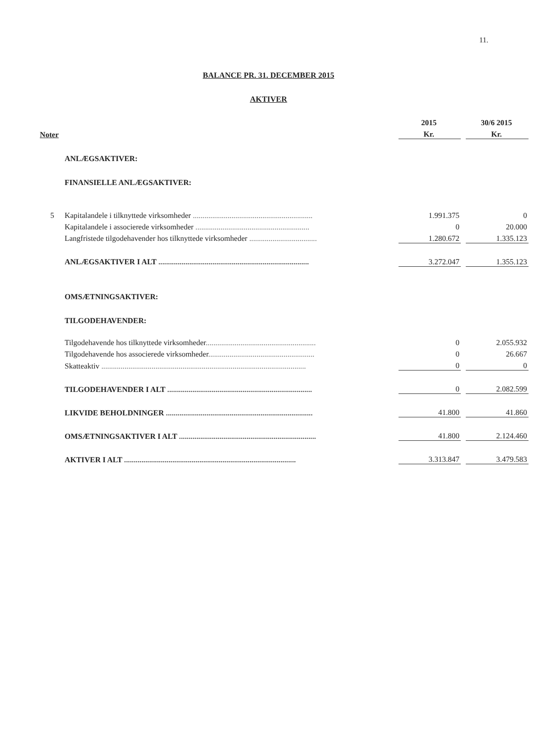11.
BALANCE PR. 31. DECEMBER 2015
AKTIVER
| | | 2015 | | 30/6 2015 |
| --- | --- | --- | --- | --- |
| Noter | | Kr. | | Kr. |
| | ANLÆGSAKTIVER: | | | |
| | FINANSIELLE ANLÆGSAKTIVER: | | | |
| 5 | Kapitalandele i tilknyttede virksomheder .............................................................. | 1.991.375 | | 0 |
| | Kapitalandele i associerede virksomheder ........................................................... | 0 | | 20.000 |
| | Langfristede tilgodehavender hos tilknyttede virksomheder ................................... | 1.280.672 | | 1.335.123 |
| | ANLÆGSAKTIVER I ALT .............................................................................. | 3.272.047 | | 1.355.123 |
| | OMSÆTNINGSAKTIVER: | | | |
| | TILGODEHAVENDER: | | | |
| | Tilgodehavende hos tilknyttede virksomheder ......................................................... | 0 | | 2.055.932 |
| | Tilgodehavende hos associerede virksomheder ....................................................... | 0 | | 26.667 |
| | Skatteaktiv .......................................................................................................... | 0 | | 0 |
| | TILGODEHAVENDER I ALT ........................................................................... | 0 | | 2.082.599 |
| | LIKVIDE BEHOLDNINGER ............................................................................ | 41.800 | | 41.860 |
| | OMSÆTNINGSAKTIVER I ALT ....................................................................... | 41.800 | | 2.124.460 |
| | AKTIVER I ALT ......................................................................................... | 3.313.847 | | 3.479.583 |